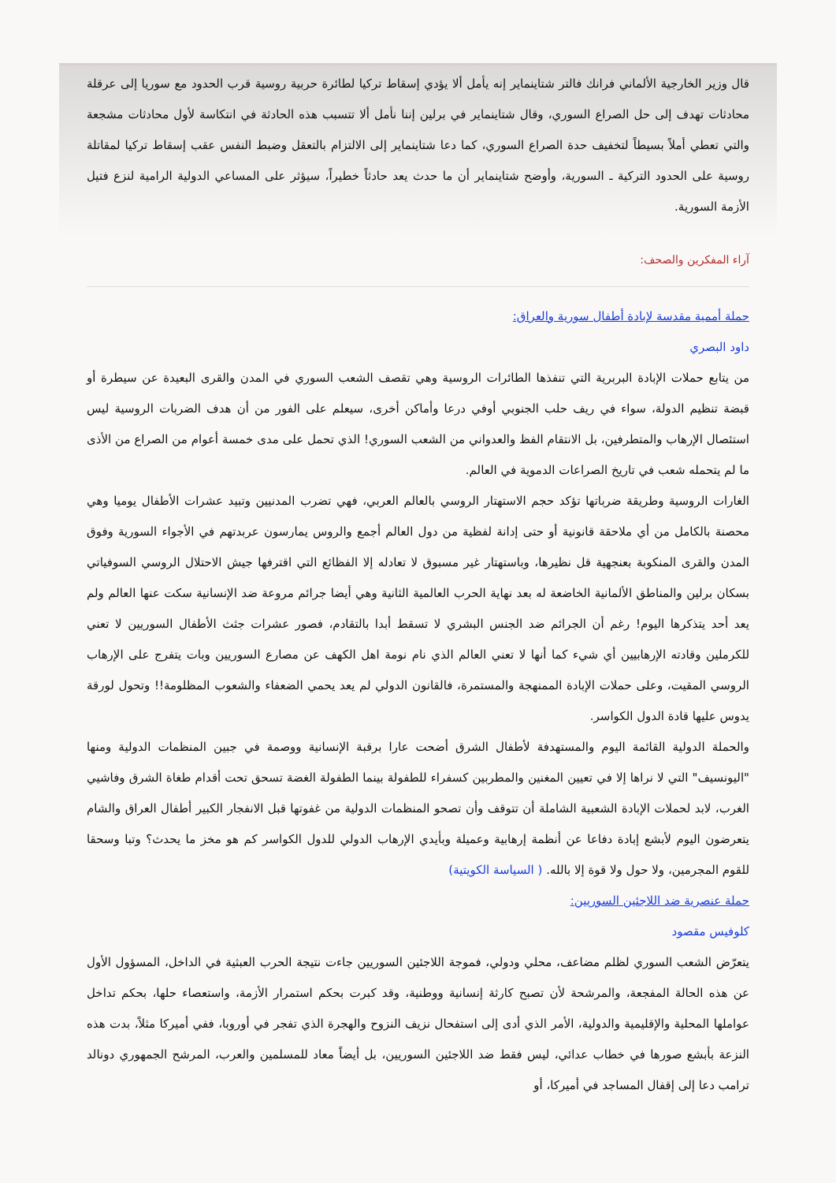قال وزير الخارجية الألماني فرانك فالتر شتاينماير إنه يأمل ألا يؤدي إسقاط تركيا لطائرة حربية روسية قرب الحدود مع سوريا إلى عرقلة محادثات تهدف إلى حل الصراع السوري، وقال شتاينماير في برلين إننا نأمل ألا تتسبب هذه الحادثة في انتكاسة لأول محادثات مشجعة والتي تعطي أملاً بسيطاً لتخفيف حدة الصراع السوري، كما دعا شتاينماير إلى الالتزام بالتعقل وضبط النفس عقب إسقاط تركيا لمقاتلة روسية على الحدود التركية ـ السورية، وأوضح شتاينماير أن ما حدث يعد حادثاً خطيراً، سيؤثر على المساعي الدولية الرامية لنزع فتيل الأزمة السورية.
آراء المفكرين والصحف:
حملة أممية مقدسة لإبادة أطفال سورية والعراق:
داود البصري
من يتابع حملات الإبادة البربرية التي تنفذها الطائرات الروسية وهي تقصف الشعب السوري في المدن والقرى البعيدة عن سيطرة أو قبضة تنظيم الدولة، سواء في ريف حلب الجنوبي أوفي درعا وأماكن أخرى، سيعلم على الفور من أن هدف الضربات الروسية ليس استئصال الإرهاب والمتطرفين، بل الانتقام الفظ والعدواني من الشعب السوري! الذي تحمل على مدى خمسة أعوام من الصراع من الأذى ما لم يتحمله شعب في تاريخ الصراعات الدموية في العالم.
الغارات الروسية وطريقة ضرباتها تؤكد حجم الاستهتار الروسي بالعالم العربي، فهي تضرب المدنيين وتبيد عشرات الأطفال يوميا وهي محصنة بالكامل من أي ملاحقة قانونية أو حتى إدانة لفظية من دول العالم أجمع والروس يمارسون عربدتهم في الأجواء السورية وفوق المدن والقرى المنكوبة بعنجهية قل نظيرها، وباستهتار غير مسبوق لا تعادله إلا الفظائع التي اقترفها جيش الاحتلال الروسي السوفياتي بسكان برلين والمناطق الألمانية الخاضعة له بعد نهاية الحرب العالمية الثانية وهي أيضا جرائم مروعة ضد الإنسانية سكت عنها العالم ولم يعد أحد يتذكرها اليوم! رغم أن الجرائم ضد الجنس البشري لا تسقط أبدا بالتقادم، فصور عشرات جثث الأطفال السوريين لا تعني للكرملين وقادته الإرهابيين أي شيء كما أنها لا تعني العالم الذي نام نومة اهل الكهف عن مصارع السوريين وبات يتفرج على الإرهاب الروسي المقيت، وعلى حملات الإبادة الممنهجة والمستمرة، فالقانون الدولي لم يعد يحمي الضعفاء والشعوب المظلومة!! وتحول لورقة يدوس عليها قادة الدول الكواسر.
والحملة الدولية القائمة اليوم والمستهدفة لأطفال الشرق أضحت عارا برقبة الإنسانية ووصمة في جبين المنظمات الدولية ومنها "اليونسيف" التي لا نراها إلا في تعيين المغنين والمطربين كسفراء للطفولة بينما الطفولة الغضة تسحق تحت أقدام طغاة الشرق وفاشيي الغرب، لابد لحملات الإبادة الشعبية الشاملة أن تتوقف وأن تصحو المنظمات الدولية من غفوتها قبل الانفجار الكبير أطفال العراق والشام يتعرضون اليوم لأبشع إبادة دفاعا عن أنظمة إرهابية وعميلة وبأيدي الإرهاب الدولي للدول الكواسر كم هو مخز ما يحدث؟ وتبا وسحقا للقوم المجرمين، ولا حول ولا قوة إلا بالله. ( السياسة الكويتية)
حملة عنصرية ضد اللاجئين السوريين:
كلوفيس مقصود
يتعرّض الشعب السوري لظلم مضاعف، محلي ودولي، فموجة اللاجئين السوريين جاءت نتيجة الحرب العبثية في الداخل، المسؤول الأول عن هذه الحالة المفجعة، والمرشحة لأن تصبح كارثة إنسانية ووطنية، وقد كبرت بحكم استمرار الأزمة، واستعصاء حلها، بحكم تداخل عواملها المحلية والإقليمية والدولية، الأمر الذي أدى إلى استفحال نزيف النزوح والهجرة الذي تفجر في أوروبا، ففي أميركا مثلاً، بدت هذه النزعة بأبشع صورها في خطاب عدائي، ليس فقط ضد اللاجئين السوريين، بل أيضاً معاد للمسلمين والعرب، المرشح الجمهوري دونالد ترامب دعا إلى إقفال المساجد في أميركا، أو